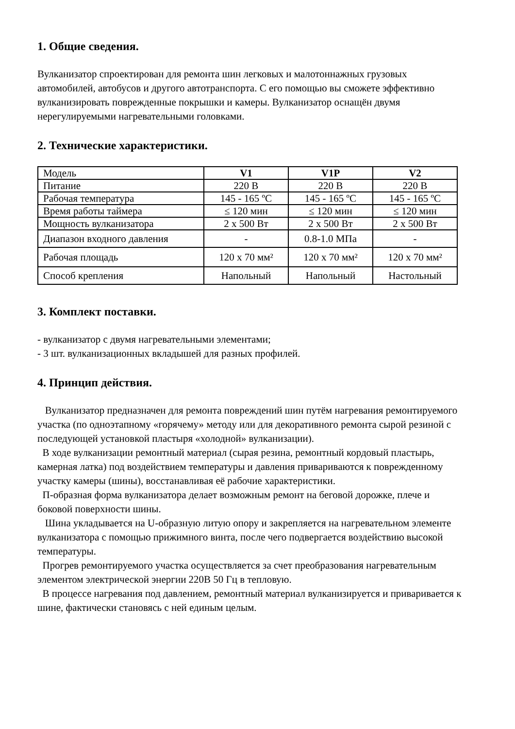1. Общие сведения.
Вулканизатор спроектирован для ремонта шин легковых и малотоннажных грузовых автомобилей, автобусов и другого автотранспорта. С его помощью вы сможете эффективно вулканизировать поврежденные покрышки и камеры. Вулканизатор оснащён двумя нерегулируемыми нагревательными головками.
2. Технические характеристики.
| Модель | V1 | V1P | V2 |
| Питание | 220 В | 220 В | 220 В |
| Рабочая температура | 145 - 165 ºC | 145 - 165 ºC | 145 - 165 ºC |
| Время работы таймера | ≤ 120 мин | ≤ 120 мин | ≤ 120 мин |
| Мощность вулканизатора | 2 х 500 Вт | 2 х 500 Вт | 2 х 500 Вт |
| Диапазон входного давления | - | 0.8-1.0 МПа | - |
| Рабочая площадь | 120 х 70 мм² | 120 х 70 мм² | 120 х 70 мм² |
| Способ крепления | Напольный | Напольный | Настольный |
3. Комплект поставки.
- вулканизатор с двумя нагревательными элементами;
- 3 шт. вулканизационных вкладышей для разных профилей.
4. Принцип действия.
Вулканизатор предназначен для ремонта повреждений шин путём нагревания ремонтируемого участка (по одноэтапному «горячему» методу или для декоративного ремонта сырой резиной с последующей установкой пластыря «холодной» вулканизации).
В ходе вулканизации ремонтный материал (сырая резина, ремонтный кордовый пластырь, камерная латка) под воздействием температуры и давления привариваются к поврежденному участку камеры (шины), восстанавливая её рабочие характеристики.
П-образная форма вулканизатора делает возможным ремонт на беговой дорожке, плече и боковой поверхности шины.
Шина укладывается на U-образную литую опору и закрепляется на нагревательном элементе вулканизатора с помощью прижимного винта, после чего подвергается воздействию высокой температуры.
Прогрев ремонтируемого участка осуществляется за счет преобразования нагревательным элементом электрической энергии 220В 50 Гц в тепловую.
В процессе нагревания под давлением, ремонтный материал вулканизируется и приваривается к шине, фактически становясь с ней единым целым.